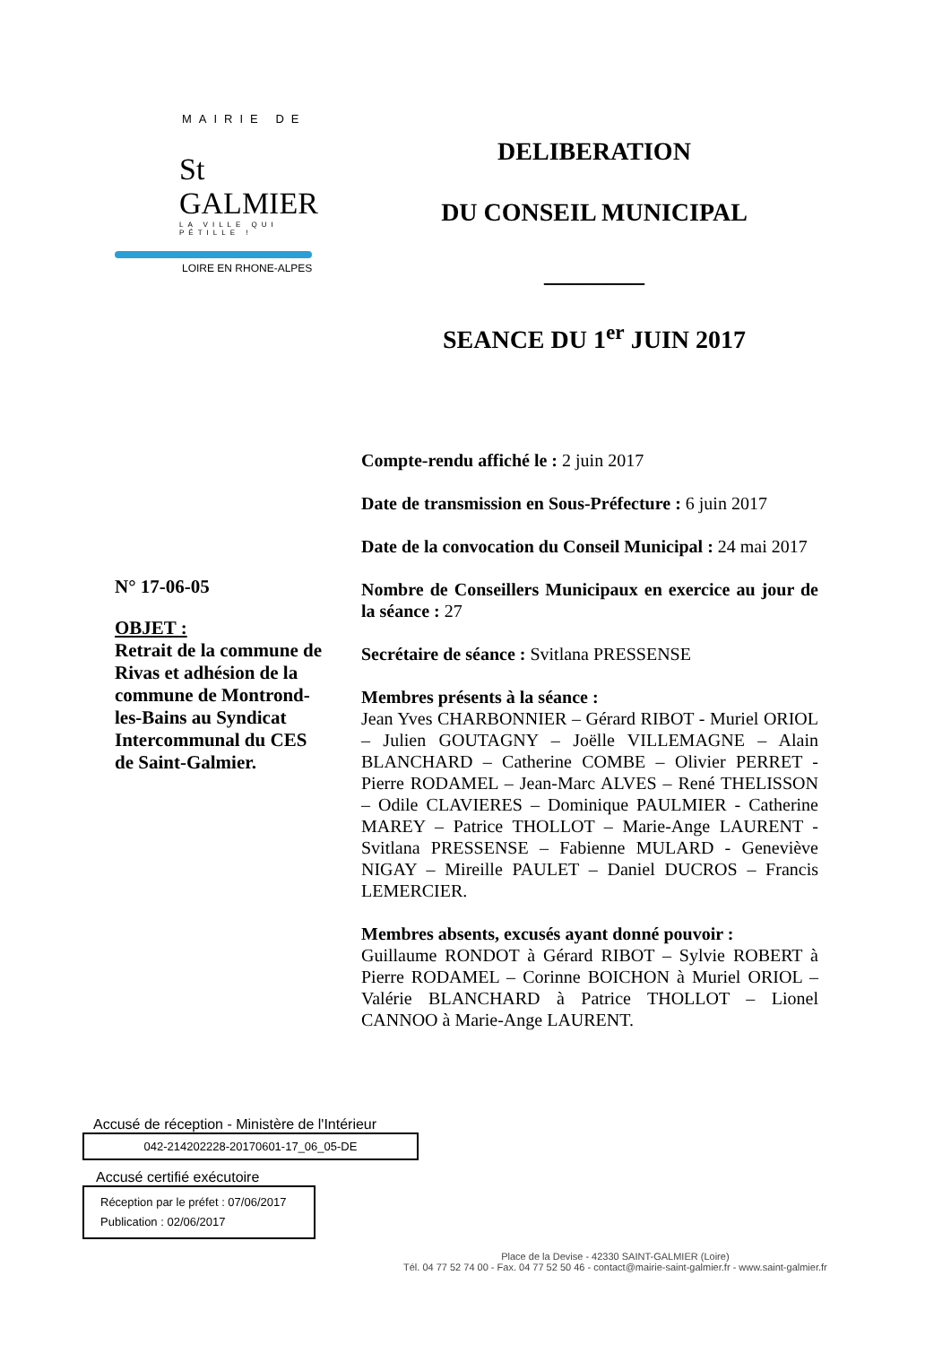MAIRIE DE
St GALMIER
LA VILLE QUI PÉTILLE !
LOIRE EN RHONE-ALPES
DELIBERATION
DU CONSEIL MUNICIPAL
________
SEANCE DU 1<sup>er</sup> JUIN 2017
N° 17-06-05
OBJET :
Retrait de la commune de Rivas et adhésion de la commune de Montrond-les-Bains au Syndicat Intercommunal du CES de Saint-Galmier.
Compte-rendu affiché le : 2 juin 2017
Date de transmission en Sous-Préfecture : 6 juin 2017
Date de la convocation du Conseil Municipal : 24 mai 2017
Nombre de Conseillers Municipaux en exercice au jour de la séance : 27
Secrétaire de séance : Svitlana PRESSENSE
Membres présents à la séance :
Jean Yves CHARBONNIER – Gérard RIBOT - Muriel ORIOL – Julien GOUTAGNY – Joëlle VILLEMAGNE – Alain BLANCHARD – Catherine COMBE – Olivier PERRET - Pierre RODAMEL – Jean-Marc ALVES – René THELISSON – Odile CLAVIERES – Dominique PAULMIER - Catherine MAREY – Patrice THOLLOT – Marie-Ange LAURENT - Svitlana PRESSENSE – Fabienne MULARD - Geneviève NIGAY – Mireille PAULET – Daniel DUCROS – Francis LEMERCIER.
Membres absents, excusés ayant donné pouvoir :
Guillaume RONDOT à Gérard RIBOT – Sylvie ROBERT à Pierre RODAMEL – Corinne BOICHON à Muriel ORIOL – Valérie BLANCHARD à Patrice THOLLOT – Lionel CANNOO à Marie-Ange LAURENT.
Accusé de réception - Ministère de l'Intérieur
042-214202228-20170601-17_06_05-DE
Accusé certifié exécutoire
Réception par le préfet : 07/06/2017
Publication : 02/06/2017
Place de la Devise - 42330 SAINT-GALMIER (Loire)
Tél. 04 77 52 74 00 - Fax. 04 77 52 50 46 - contact@mairie-saint-galmier.fr - www.saint-galmier.fr